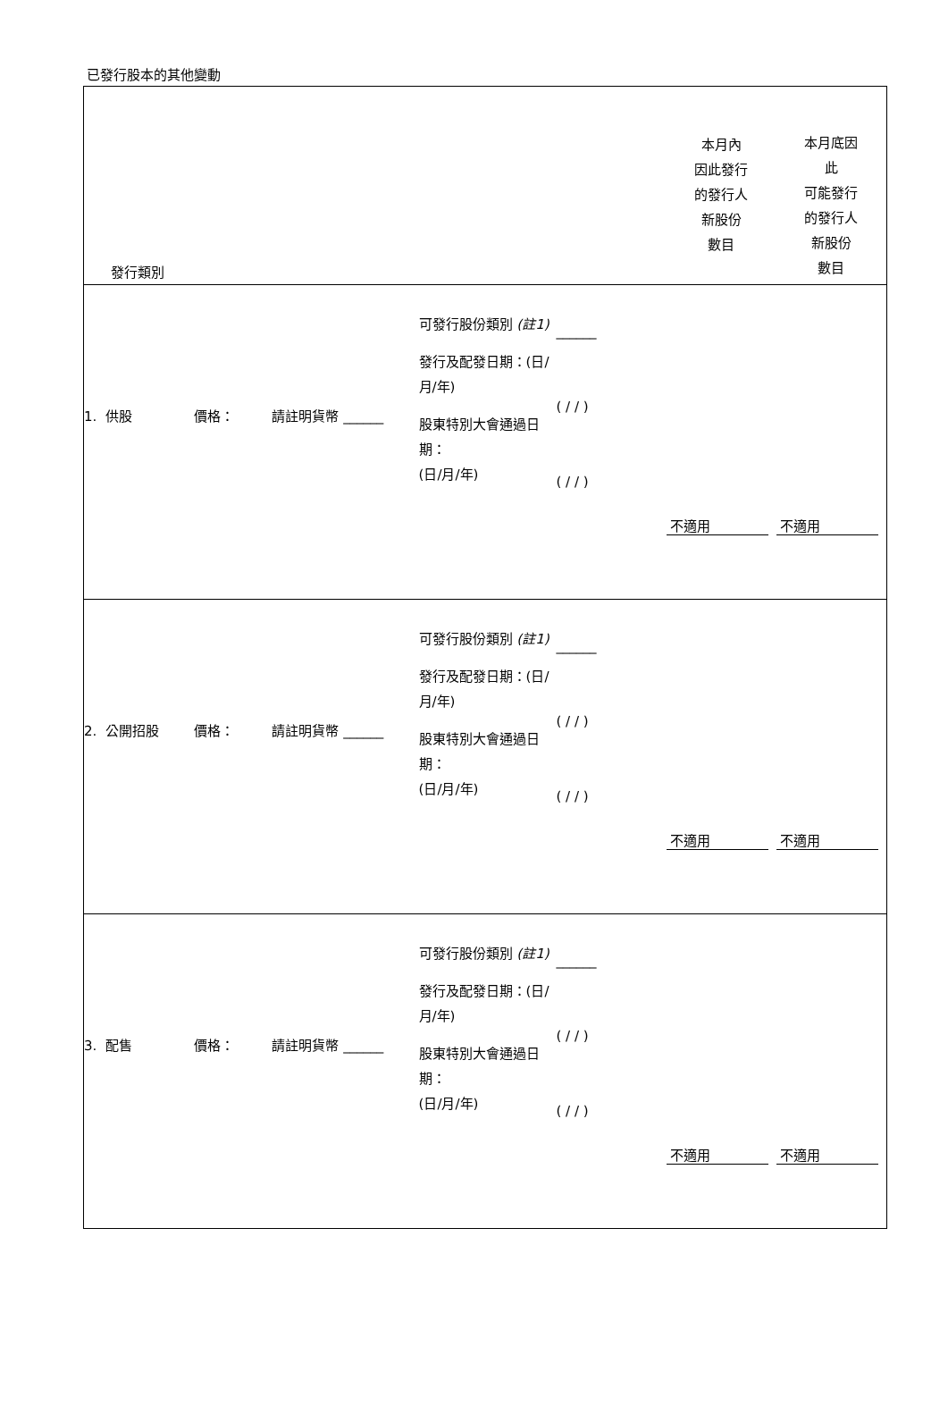已發行股本的其他變動
| 發行類別 | | | | | 本月內 因此發行 的發行人 新股份 數目 | 本月底因 此 可能發行 的發行人 新股份 數目 |
| --- | --- | --- | --- | --- | --- | --- |
| 1. 供股 | 價格： | 請註明貨幣 ______ | 可發行股份類別 (註1) 發行及配發日期：(日/月/年) 股東特別大會通過日期： (日/月/年) | ______ ( / / ) ( / / ) | 不適用 | 不適用 |
| 2. 公開招股 | 價格： | 請註明貨幣 ______ | 可發行股份類別 (註1) 發行及配發日期：(日/月/年) 股東特別大會通過日期： (日/月/年) | ______ ( / / ) ( / / ) | 不適用 | 不適用 |
| 3. 配售 | 價格： | 請註明貨幣 ______ | 可發行股份類別 (註1) 發行及配發日期：(日/月/年) 股東特別大會通過日期： (日/月/年) | ______ ( / / ) ( / / ) | 不適用 | 不適用 |